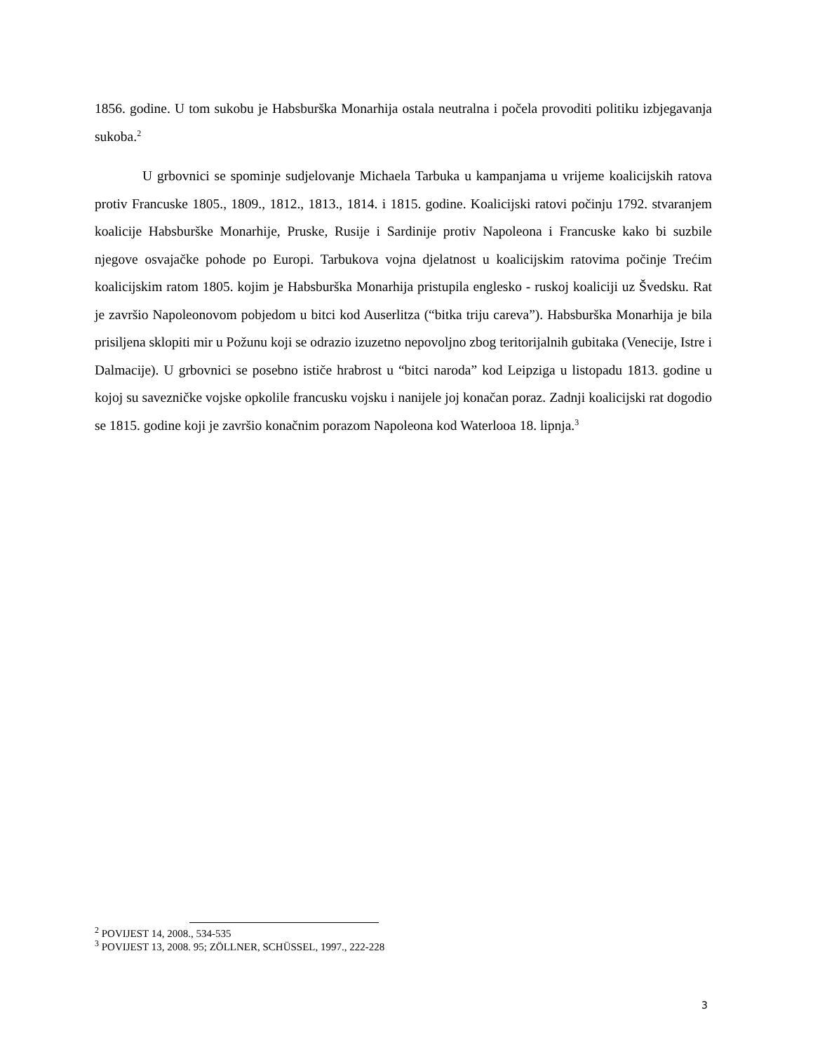1856. godine. U tom sukobu je Habsburška Monarhija ostala neutralna i počela provoditi politiku izbjegavanja sukoba.<sup>2</sup>
U grbovnici se spominje sudjelovanje Michaela Tarbuka u kampanjama u vrijeme koalicijskih ratova protiv Francuske 1805., 1809., 1812., 1813., 1814. i 1815. godine. Koalicijski ratovi počinju 1792. stvaranjem koalicije Habsburške Monarhije, Pruske, Rusije i Sardinije protiv Napoleona i Francuske kako bi suzbile njegove osvajačke pohode po Europi. Tarbukova vojna djelatnost u koalicijskim ratovima počinje Trećim koalicijskim ratom 1805. kojim je Habsburška Monarhija pristupila englesko - ruskoj koaliciji uz Švedsku. Rat je završio Napoleonovom pobjedom u bitci kod Auserlitza (“bitka triju careva”). Habsburška Monarhija je bila prisiljena sklopiti mir u Požunu koji se odrazio izuzetno nepovoljno zbog teritorijalnih gubitaka (Venecije, Istre i Dalmacije). U grbovnici se posebno ističe hrabrost u “bitci naroda” kod Leipziga u listopadu 1813. godine u kojoj su savezničke vojske opkolile francusku vojsku i nanijele joj konačan poraz. Zadnji koalicijski rat dogodio se 1815. godine koji je završio konačnim porazom Napoleona kod Waterlooa 18. lipnja.<sup>3</sup>
<sup>2</sup> POVIJEST 14, 2008., 534-535
<sup>3</sup> POVIJEST 13, 2008. 95; ZÖLLNER, SCHÜSSEL, 1997., 222-228
3